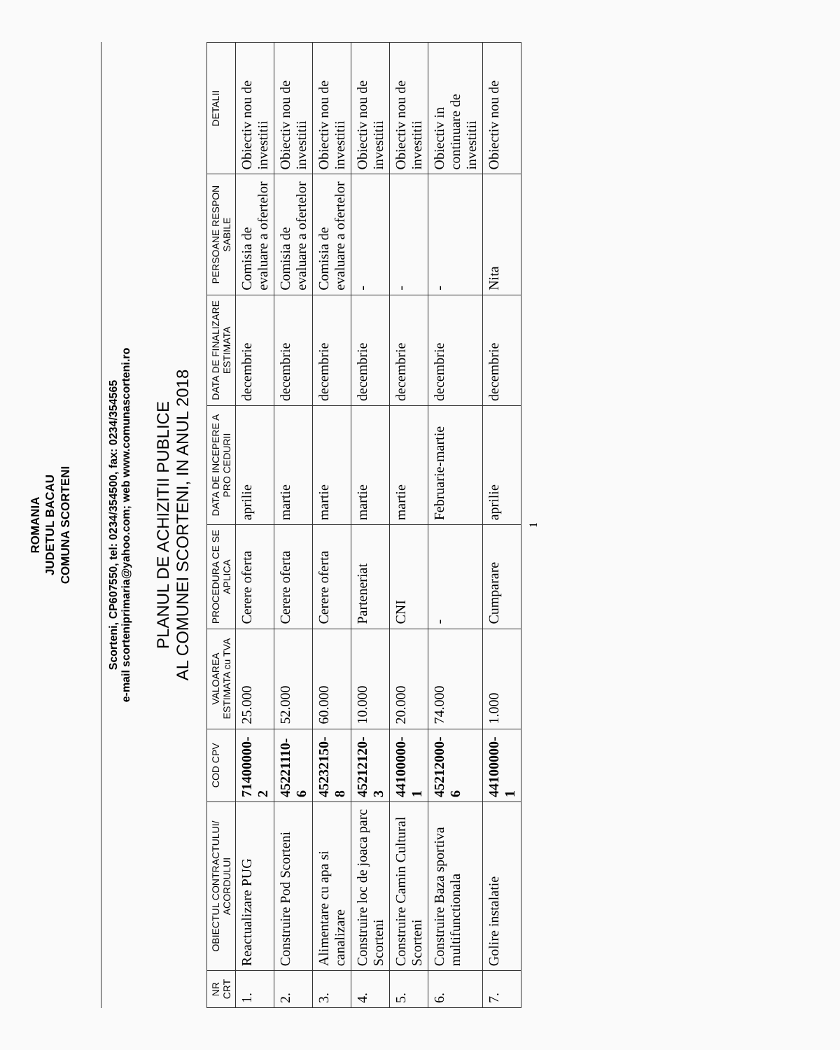ROMANIA
JUDETUL BACAU
COMUNA SCORTENI
Scorteni, CP607550, tel: 0234/354500, fax: 0234/354565
e-mail scorteniprimaria@yahoo.com; web www.comunascorteni.ro
PLANUL DE ACHIZITII PUBLICE
AL COMUNEI SCORTENI, IN ANUL 2018
| NR CRT | OBIECTUL CONTRACTULUI/ ACORDULUI | COD CPV | VALOAREA ESTIMATA cu TVA | PROCEDURA CE SE APLICA | DATA DE INCEPERE A PRO CEDURII | DATA DE FINALIZARE ESTIMATA | PERSOANE RESPON SABILE | DETALII |
| --- | --- | --- | --- | --- | --- | --- | --- | --- |
| 1. | Reactualizare PUG | 71400000-2 | 25.000 | Cerere oferta | aprilie | decembrie | Comisia de evaluare a ofertelor | Obiectiv nou de investitii |
| 2. | Construire Pod Scorteni | 45221110-6 | 52.000 | Cerere oferta | martie | decembrie | Comisia de evaluare a ofertelor | Obiectiv nou de investitii |
| 3. | Alimentare cu apa si canalizare | 45232150-8 | 60.000 | Cerere oferta | martie | decembrie | Comisia de evaluare a ofertelor | Obiectiv nou de investitii |
| 4. | Construire loc de joaca parc Scorteni | 45212120-3 | 10.000 | Parteneriat | martie | decembrie | - | Obiectiv nou de investitii |
| 5. | Construire Camin Cultural Scorteni | 44100000-1 | 20.000 | CNI | martie | decembrie | - | Obiectiv nou de investitii |
| 6. | Construire Baza sportiva multifunctionala | 45212000-6 | 74.000 | - | Februarie-martie | decembrie | - | Obiectiv in continuare de investitii |
| 7. | Golire instalatie | 44100000-1 | 1.000 | Cumparare | aprilie | decembrie | Nita | Obiectiv nou de |
1